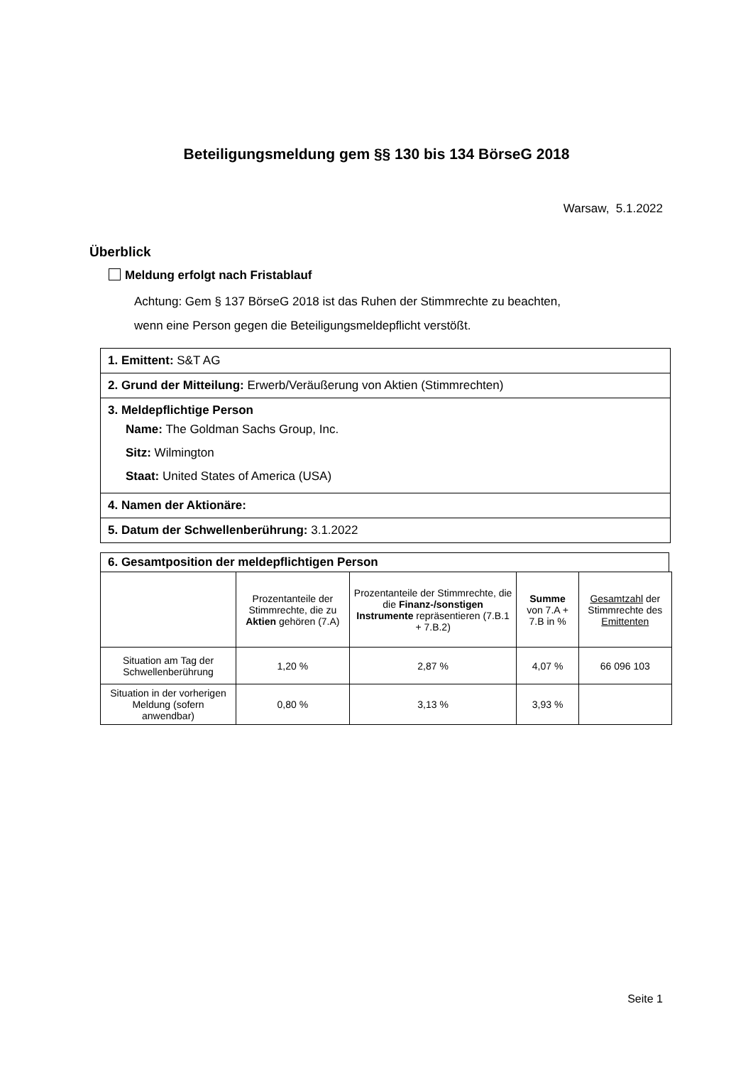Beteiligungsmeldung gem §§ 130 bis 134 BörseG 2018
Warsaw, 5.1.2022
Überblick
Meldung erfolgt nach Fristablauf
Achtung: Gem § 137 BörseG 2018 ist das Ruhen der Stimmrechte zu beachten,
wenn eine Person gegen die Beteiligungsmeldepflicht verstößt.
| 1. Emittent: S&T AG |
| 2. Grund der Mitteilung: Erwerb/Veräußerung von Aktien (Stimmrechten) |
| 3. Meldepflichtige Person Name: The Goldman Sachs Group, Inc. Sitz: Wilmington Staat: United States of America (USA) |
| 4. Namen der Aktionäre: |
| 5. Datum der Schwellenberührung: 3.1.2022 |
6. Gesamtposition der meldepflichtigen Person
| | Prozentanteile der Stimmrechte, die zu Aktien gehören (7.A) | Prozentanteile der Stimmrechte, die die Finanz-/sonstigen Instrumente repräsentieren (7.B.1 + 7.B.2) | Summe von 7.A + 7.B in % | Gesamtzahl der Stimmrechte des Emittenten |
| Situation am Tag der Schwellenberührung | 1,20 % | 2,87 % | 4,07 % | 66 096 103 |
| Situation in der vorherigen Meldung (sofern anwendbar) | 0,80 % | 3,13 % | 3,93 % | |
Seite 1